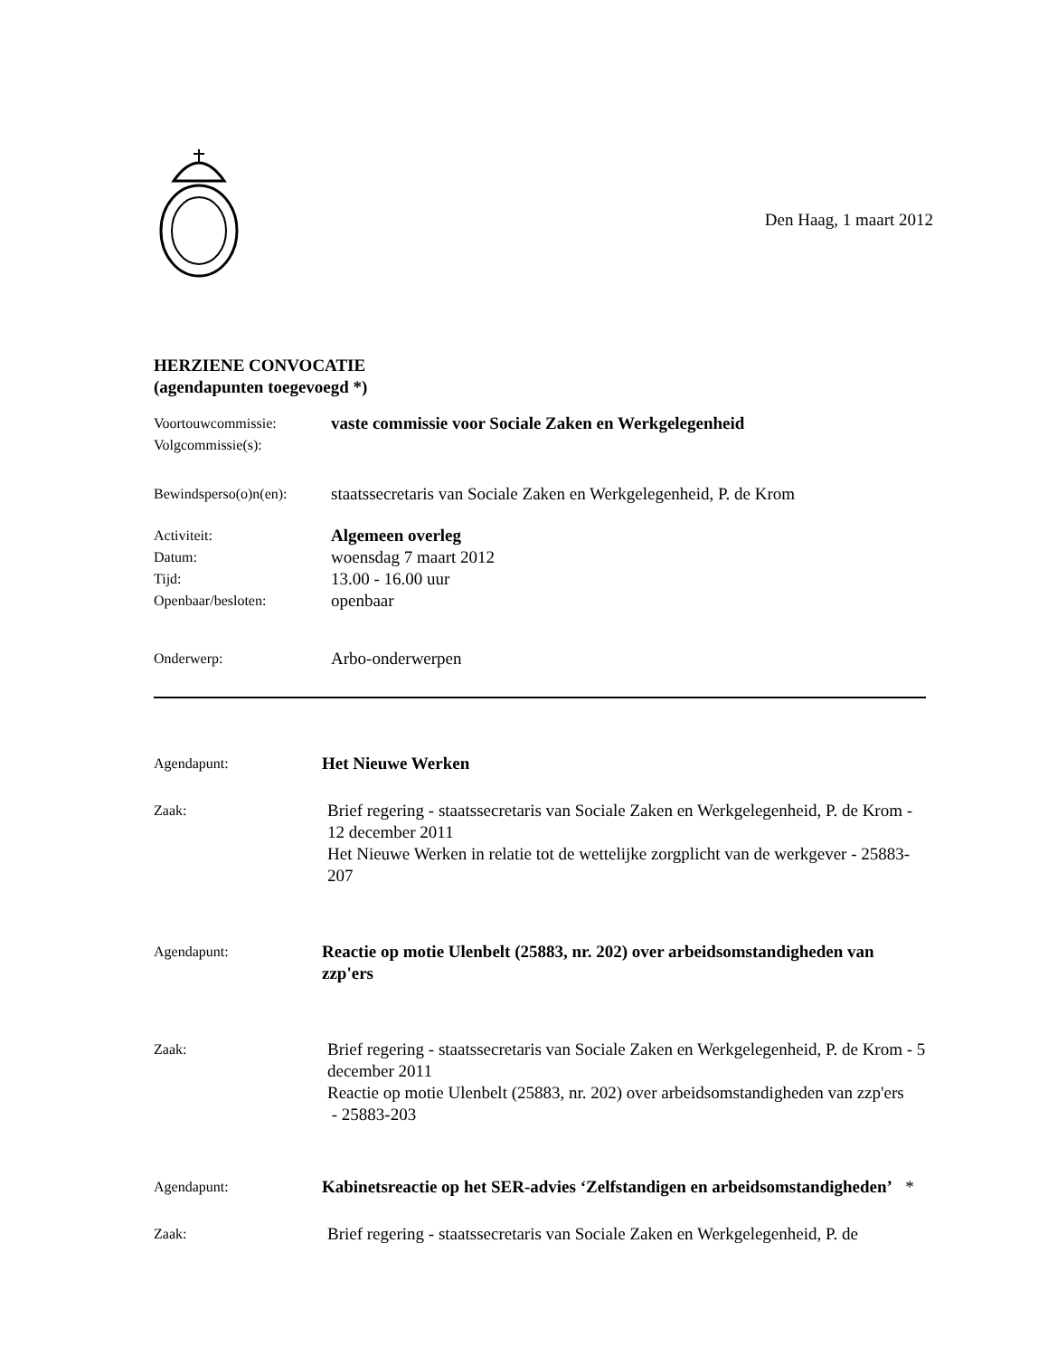Den Haag, 1 maart 2012
HERZIENE CONVOCATIE
(agendapunten toegevoegd *)
Voortouwcommissie:
Volgcommissie(s):
vaste commissie voor Sociale Zaken en Werkgelegenheid
Bewindsperso(o)n(en):
staatssecretaris van Sociale Zaken en Werkgelegenheid, P. de Krom
Activiteit:
Datum:
Tijd:
Openbaar/besloten:
Algemeen overleg
woensdag 7 maart 2012
13.00 - 16.00 uur
openbaar
Onderwerp:
Arbo-onderwerpen
Agendapunt:
Het Nieuwe Werken
Zaak:
Brief regering - staatssecretaris van Sociale Zaken en Werkgelegenheid, P. de Krom - 12 december 2011
Het Nieuwe Werken in relatie tot de wettelijke zorgplicht van de werkgever - 25883-207
Agendapunt:
Reactie op motie Ulenbelt (25883, nr. 202) over arbeidsomstandigheden van zzp'ers
Zaak:
Brief regering - staatssecretaris van Sociale Zaken en Werkgelegenheid, P. de Krom - 5 december 2011
Reactie op motie Ulenbelt (25883, nr. 202) over arbeidsomstandigheden van zzp'ers
- 25883-203
Agendapunt:
Kabinetsreactie op het SER-advies ‘Zelfstandigen en arbeidsomstandigheden’ *
Zaak:
Brief regering - staatssecretaris van Sociale Zaken en Werkgelegenheid, P. de